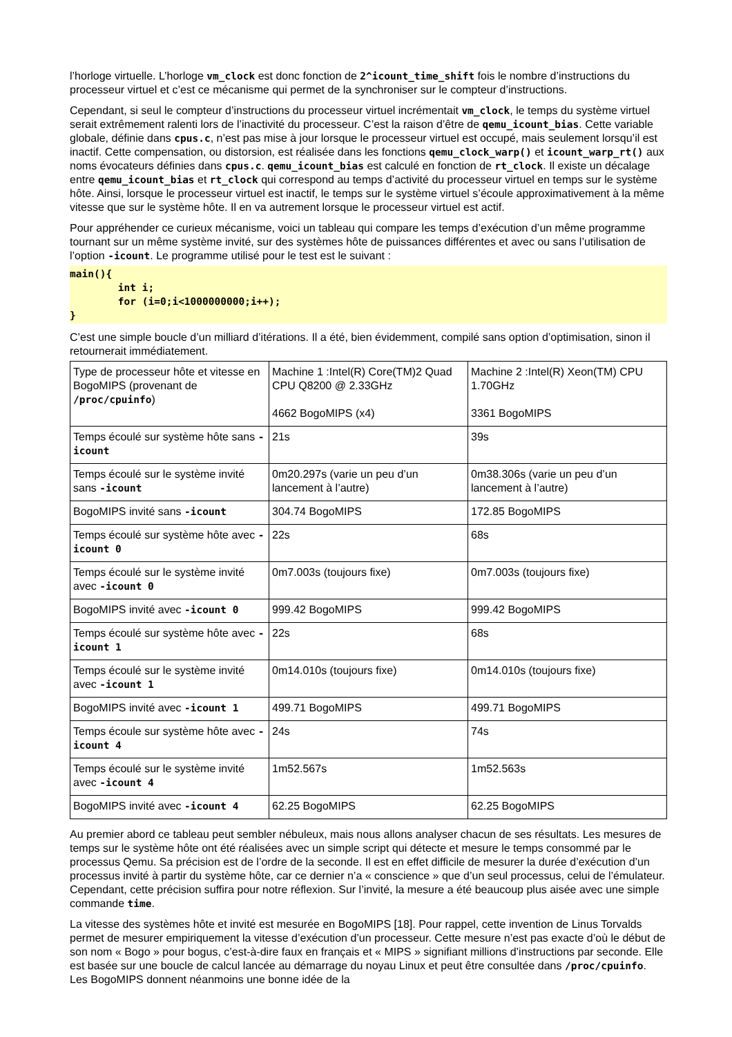l’horloge virtuelle. L’horloge vm_clock est donc fonction de 2^icount_time_shift fois le nombre d’instructions du processeur virtuel et c’est ce mécanisme qui permet de la synchroniser sur le compteur d’instructions.
Cependant, si seul le compteur d’instructions du processeur virtuel incrémentait vm_clock, le temps du système virtuel serait extrêmement ralenti lors de l’inactivité du processeur. C’est la raison d’être de qemu_icount_bias. Cette variable globale, définie dans cpus.c, n’est pas mise à jour lorsque le processeur virtuel est occupé, mais seulement lorsqu’il est inactif. Cette compensation, ou distorsion, est réalisée dans les fonctions qemu_clock_warp() et icount_warp_rt() aux noms évocateurs définies dans cpus.c. qemu_icount_bias est calculé en fonction de rt_clock. Il existe un décalage entre qemu_icount_bias et rt_clock qui correspond au temps d’activité du processeur virtuel en temps sur le système hôte. Ainsi, lorsque le processeur virtuel est inactif, le temps sur le système virtuel s’écoule approximativement à la même vitesse que sur le système hôte. Il en va autrement lorsque le processeur virtuel est actif.
Pour appréhender ce curieux mécanisme, voici un tableau qui compare les temps d’exécution d’un même programme tournant sur un même système invité, sur des systèmes hôte de puissances différentes et avec ou sans l’utilisation de l’option -icount. Le programme utilisé pour le test est le suivant :
main(){
        int i;
        for (i=0;i<1000000000;i++);
}
C’est une simple boucle d’un milliard d’itérations. Il a été, bien évidemment, compilé sans option d’optimisation, sinon il retournerait immédiatement.
| Type de processeur hôte et vitesse en BogoMIPS (provenant de /proc/cpuinfo ) | Machine 1 :Intel(R) Core(TM)2 Quad CPU Q8200 @ 2.33GHz 4662 BogoMIPS (x4) | Machine 2 :Intel(R) Xeon(TM) CPU 1.70GHz 3361 BogoMIPS |
| Temps écoulé sur système hôte sans -icount | 21s | 39s |
| Temps écoulé sur le système invité sans -icount | 0m20.297s (varie un peu d’un lancement à l’autre) | 0m38.306s (varie un peu d’un lancement à l’autre) |
| BogoMIPS invité sans -icount | 304.74 BogoMIPS | 172.85 BogoMIPS |
| Temps écoulé sur système hôte avec -icount 0 | 22s | 68s |
| Temps écoulé sur le système invité avec -icount 0 | 0m7.003s (toujours fixe) | 0m7.003s (toujours fixe) |
| BogoMIPS invité avec -icount 0 | 999.42 BogoMIPS | 999.42 BogoMIPS |
| Temps écoulé sur système hôte avec -icount 1 | 22s | 68s |
| Temps écoulé sur le système invité avec -icount 1 | 0m14.010s (toujours fixe) | 0m14.010s (toujours fixe) |
| BogoMIPS invité avec -icount 1 | 499.71 BogoMIPS | 499.71 BogoMIPS |
| Temps écoule sur système hôte avec -icount 4 | 24s | 74s |
| Temps écoulé sur le système invité avec -icount 4 | 1m52.567s | 1m52.563s |
| BogoMIPS invité avec -icount 4 | 62.25 BogoMIPS | 62.25 BogoMIPS |
Au premier abord ce tableau peut sembler nébuleux, mais nous allons analyser chacun de ses résultats. Les mesures de temps sur le système hôte ont été réalisées avec un simple script qui détecte et mesure le temps consommé par le processus Qemu. Sa précision est de l’ordre de la seconde. Il est en effet difficile de mesurer la durée d’exécution d’un processus invité à partir du système hôte, car ce dernier n’a « conscience » que d’un seul processus, celui de l’émulateur. Cependant, cette précision suffira pour notre réflexion. Sur l’invité, la mesure a été beaucoup plus aisée avec une simple commande time.
La vitesse des systèmes hôte et invité est mesurée en BogoMIPS [18]. Pour rappel, cette invention de Linus Torvalds permet de mesurer empiriquement la vitesse d’exécution d’un processeur. Cette mesure n’est pas exacte d’où le début de son nom « Bogo » pour bogus, c’est-à-dire faux en français et « MIPS » signifiant millions d’instructions par seconde. Elle est basée sur une boucle de calcul lancée au démarrage du noyau Linux et peut être consultée dans /proc/cpuinfo. Les BogoMIPS donnent néanmoins une bonne idée de la